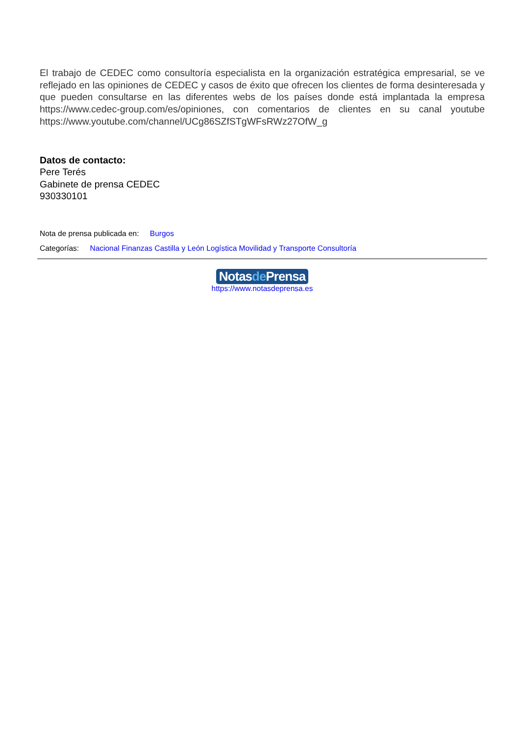El trabajo de CEDEC como consultoría especialista en la organización estratégica empresarial, se ve reflejado en las opiniones de CEDEC y casos de éxito que ofrecen los clientes de forma desinteresada y que pueden consultarse en las diferentes webs de los países donde está implantada la empresa https://www.cedec-group.com/es/opiniones, con comentarios de clientes en su canal youtube https://www.youtube.com/channel/UCg86SZfSTgWFsRWz27OfW_g
Datos de contacto:
Pere Terés
Gabinete de prensa CEDEC
930330101
Nota de prensa publicada en: Burgos
Categorías: Nacional Finanzas Castilla y León Logística Movilidad y Transporte Consultoría
Notasde Prensa
https://www.notasdeprensa.es